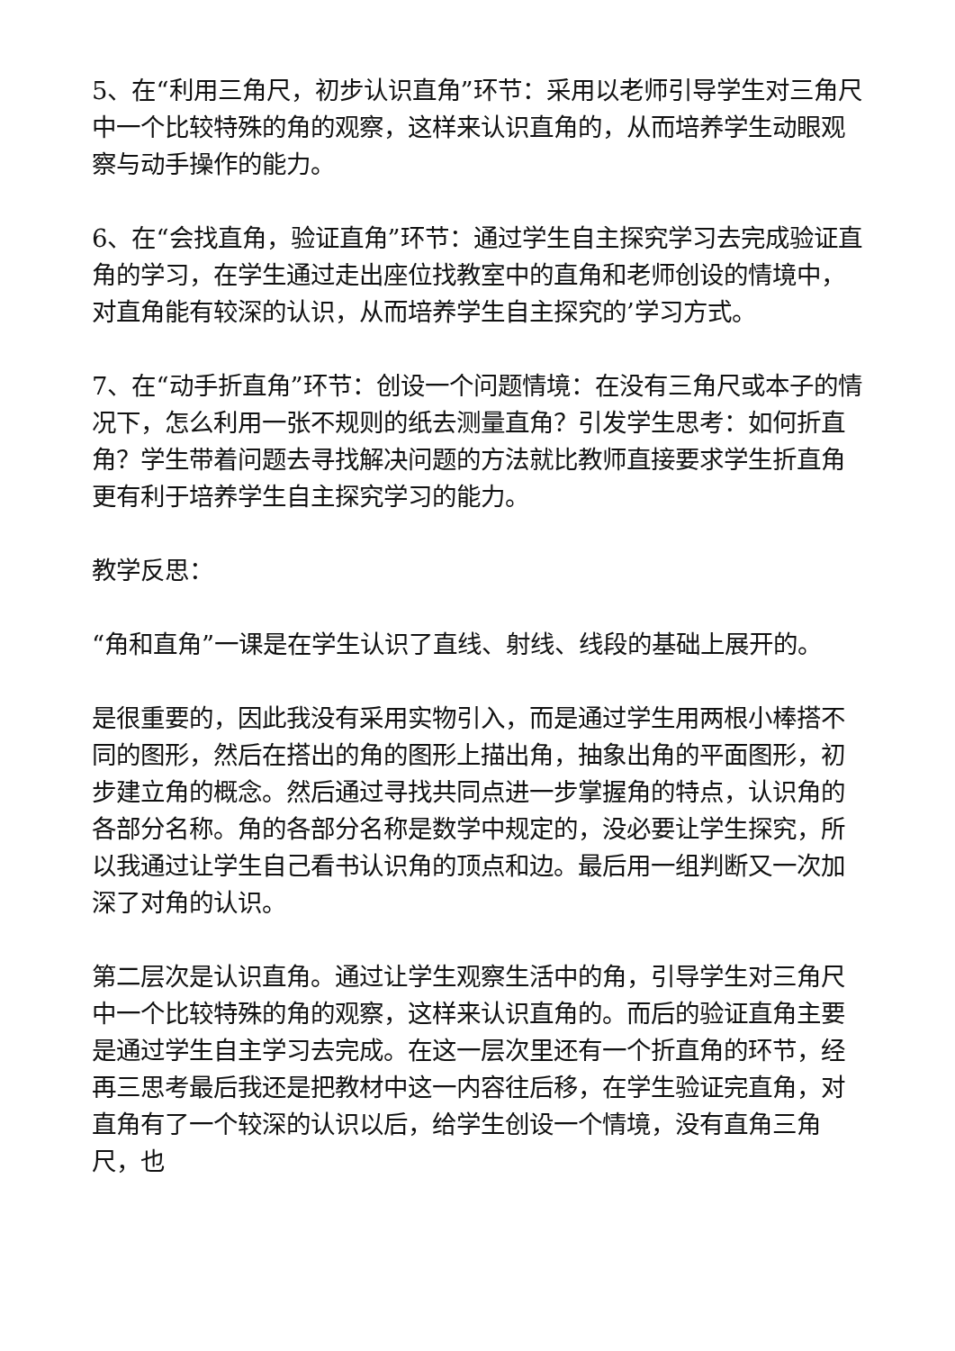5、在“利用三角尺，初步认识直角”环节：采用以老师引导学生对三角尺中一个比较特殊的角的观察，这样来认识直角的，从而培养学生动眼观察与动手操作的能力。
6、在“会找直角，验证直角”环节：通过学生自主探究学习去完成验证直角的学习，在学生通过走出座位找教室中的直角和老师创设的情境中，对直角能有较深的认识，从而培养学生自主探究的’学习方式。
7、在“动手折直角”环节：创设一个问题情境：在没有三角尺或本子的情况下，怎么利用一张不规则的纸去测量直角？引发学生思考：如何折直角？学生带着问题去寻找解决问题的方法就比教师直接要求学生折直角更有利于培养学生自主探究学习的能力。
教学反思：
“角和直角”一课是在学生认识了直线、射线、线段的基础上展开的。
是很重要的，因此我没有采用实物引入，而是通过学生用两根小棒搭不同的图形，然后在搭出的角的图形上描出角，抽象出角的平面图形，初步建立角的概念。然后通过寻找共同点进一步掌握角的特点，认识角的各部分名称。角的各部分名称是数学中规定的，没必要让学生探究，所以我通过让学生自己看书认识角的顶点和边。最后用一组判断又一次加深了对角的认识。
第二层次是认识直角。通过让学生观察生活中的角，引导学生对三角尺中一个比较特殊的角的观察，这样来认识直角的。而后的验证直角主要是通过学生自主学习去完成。在这一层次里还有一个折直角的环节，经再三思考最后我还是把教材中这一内容往后移，在学生验证完直角，对直角有了一个较深的认识以后，给学生创设一个情境，没有直角三角尺，也